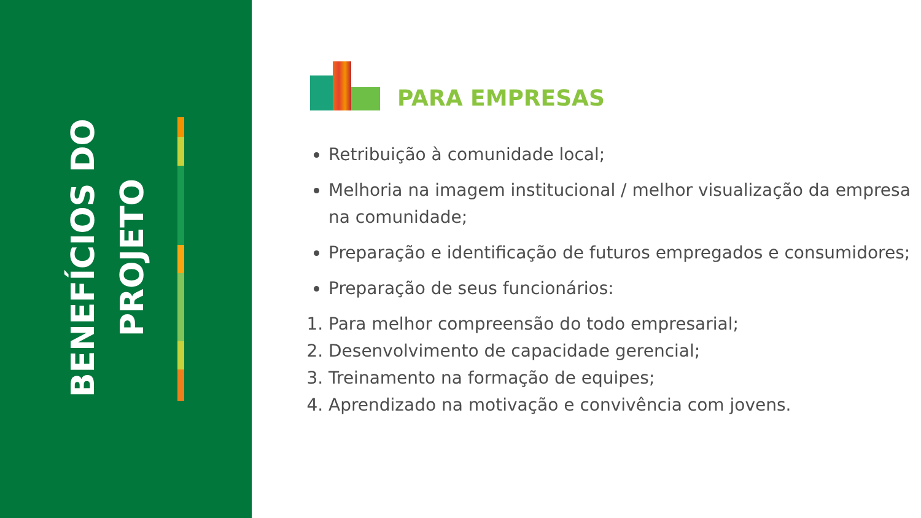BENEFÍCIOS DO PROJETO
PARA EMPRESAS
Retribuição à comunidade local;
Melhoria na imagem institucional / melhor visualização da empresa na comunidade;
Preparação e identificação de futuros empregados e consumidores;
Preparação de seus funcionários:
1. Para melhor compreensão do todo empresarial;
2. Desenvolvimento de capacidade gerencial;
3. Treinamento na formação de equipes;
4. Aprendizado na motivação e convivência com jovens.